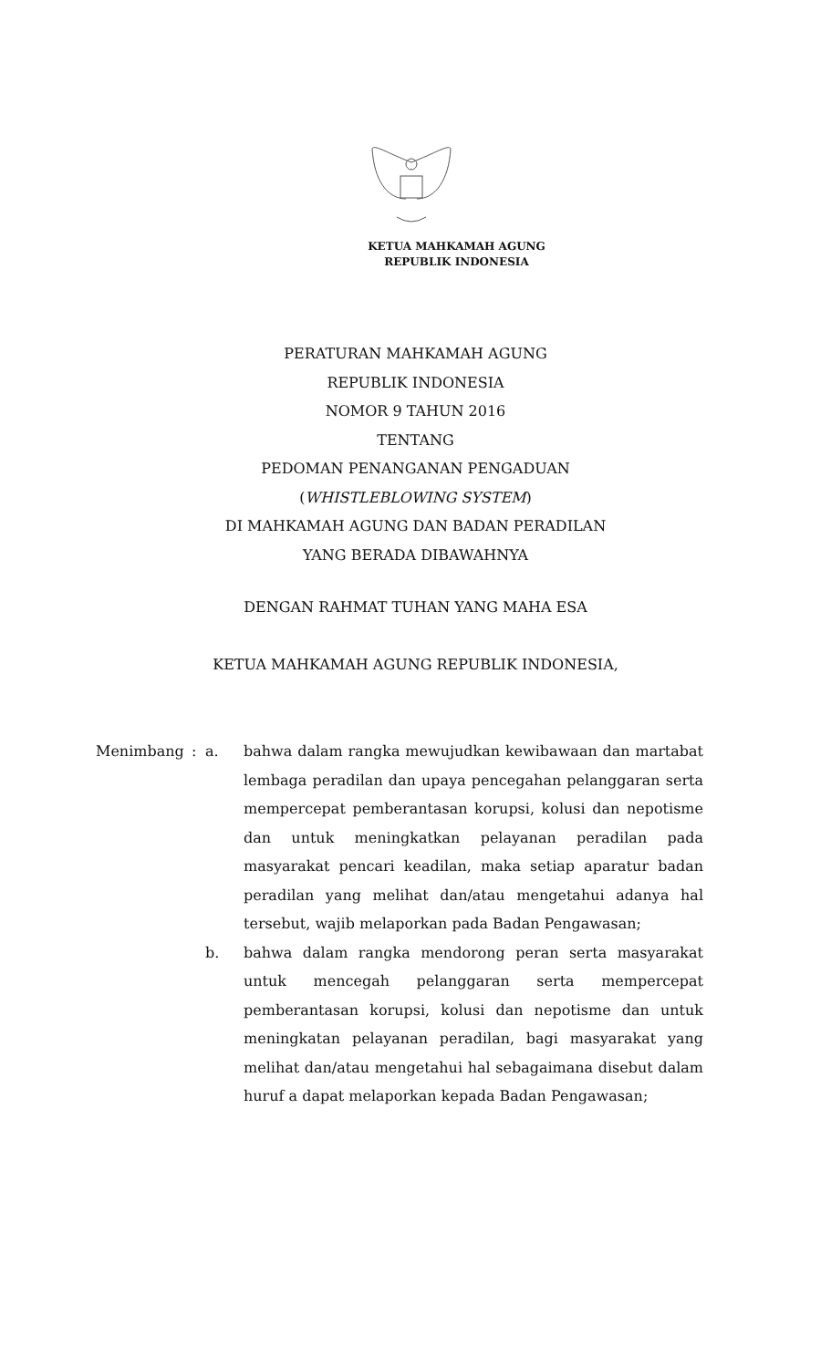KETUA MAHKAMAH AGUNG
REPUBLIK INDONESIA
PERATURAN MAHKAMAH AGUNG
REPUBLIK INDONESIA
NOMOR 9 TAHUN 2016
TENTANG
PEDOMAN PENANGANAN PENGADUAN
(WHISTLEBLOWING SYSTEM)
DI MAHKAMAH AGUNG DAN BADAN PERADILAN
YANG BERADA DIBAWAHNYA
DENGAN RAHMAT TUHAN YANG MAHA ESA
KETUA MAHKAMAH AGUNG REPUBLIK INDONESIA,
Menimbang : a. bahwa dalam rangka mewujudkan kewibawaan dan martabat lembaga peradilan dan upaya pencegahan pelanggaran serta mempercepat pemberantasan korupsi, kolusi dan nepotisme dan untuk meningkatkan pelayanan peradilan pada masyarakat pencari keadilan, maka setiap aparatur badan peradilan yang melihat dan/atau mengetahui adanya hal tersebut, wajib melaporkan pada Badan Pengawasan;
b. bahwa dalam rangka mendorong peran serta masyarakat untuk mencegah pelanggaran serta mempercepat pemberantasan korupsi, kolusi dan nepotisme dan untuk meningkatan pelayanan peradilan, bagi masyarakat yang melihat dan/atau mengetahui hal sebagaimana disebut dalam huruf a dapat melaporkan kepada Badan Pengawasan;